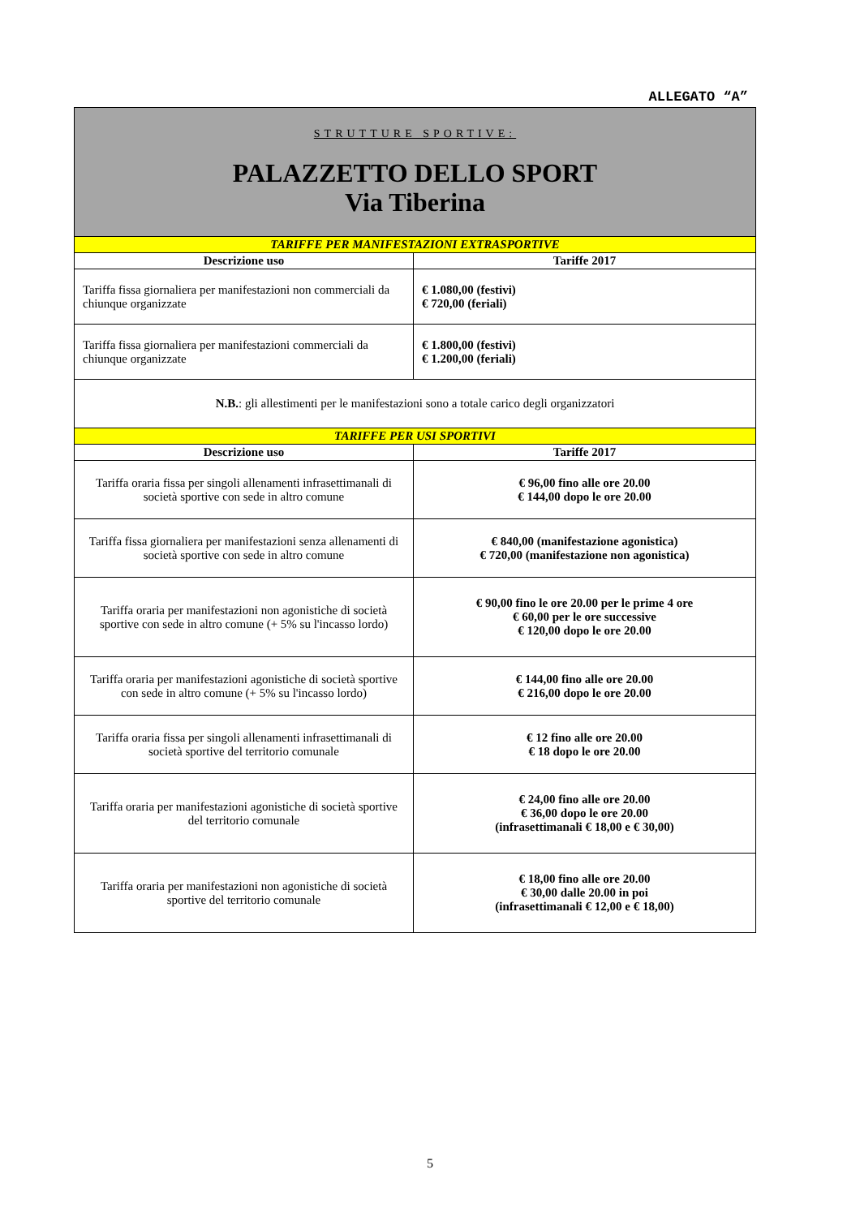ALLEGATO “A”
| STRUTTURE SPORTIVE: PALAZZETTO DELLO SPORT Via Tiberina | |
| TARIFFE PER MANIFESTAZIONI EXTRASPORTIVE | |
| Descrizione uso | Tariffe 2017 |
| Tariffa fissa giornaliera per manifestazioni non commerciali da chiunque organizzate | € 1.080,00 (festivi) € 720,00 (feriali) |
| Tariffa fissa giornaliera per manifestazioni commerciali da chiunque organizzate | € 1.800,00 (festivi) € 1.200,00 (feriali) |
| N.B. : gli allestimenti per le manifestazioni sono a totale carico degli organizzatori | |
| TARIFFE PER USI SPORTIVI | |
| Descrizione uso | Tariffe 2017 |
| Tariffa oraria fissa per singoli allenamenti infrasettimanali di società sportive con sede in altro comune | € 96,00 fino alle ore 20.00 € 144,00 dopo le ore 20.00 |
| Tariffa fissa giornaliera per manifestazioni senza allenamenti di società sportive con sede in altro comune | € 840,00 (manifestazione agonistica) € 720,00 (manifestazione non agonistica) |
| Tariffa oraria per manifestazioni non agonistiche di società sportive con sede in altro comune (+ 5% su l'incasso lordo) | € 90,00 fino le ore 20.00 per le prime 4 ore € 60,00 per le ore successive € 120,00 dopo le ore 20.00 |
| Tariffa oraria per manifestazioni agonistiche di società sportive con sede in altro comune (+ 5% su l'incasso lordo) | € 144,00 fino alle ore 20.00 € 216,00 dopo le ore 20.00 |
| Tariffa oraria fissa per singoli allenamenti infrasettimanali di società sportive del territorio comunale | € 12 fino alle ore 20.00 € 18 dopo le ore 20.00 |
| Tariffa oraria per manifestazioni agonistiche di società sportive del territorio comunale | € 24,00 fino alle ore 20.00 € 36,00 dopo le ore 20.00 (infrasettimanali € 18,00 e € 30,00) |
| Tariffa oraria per manifestazioni non agonistiche di società sportive del territorio comunale | € 18,00 fino alle ore 20.00 € 30,00 dalle 20.00 in poi (infrasettimanali € 12,00 e € 18,00) |
5